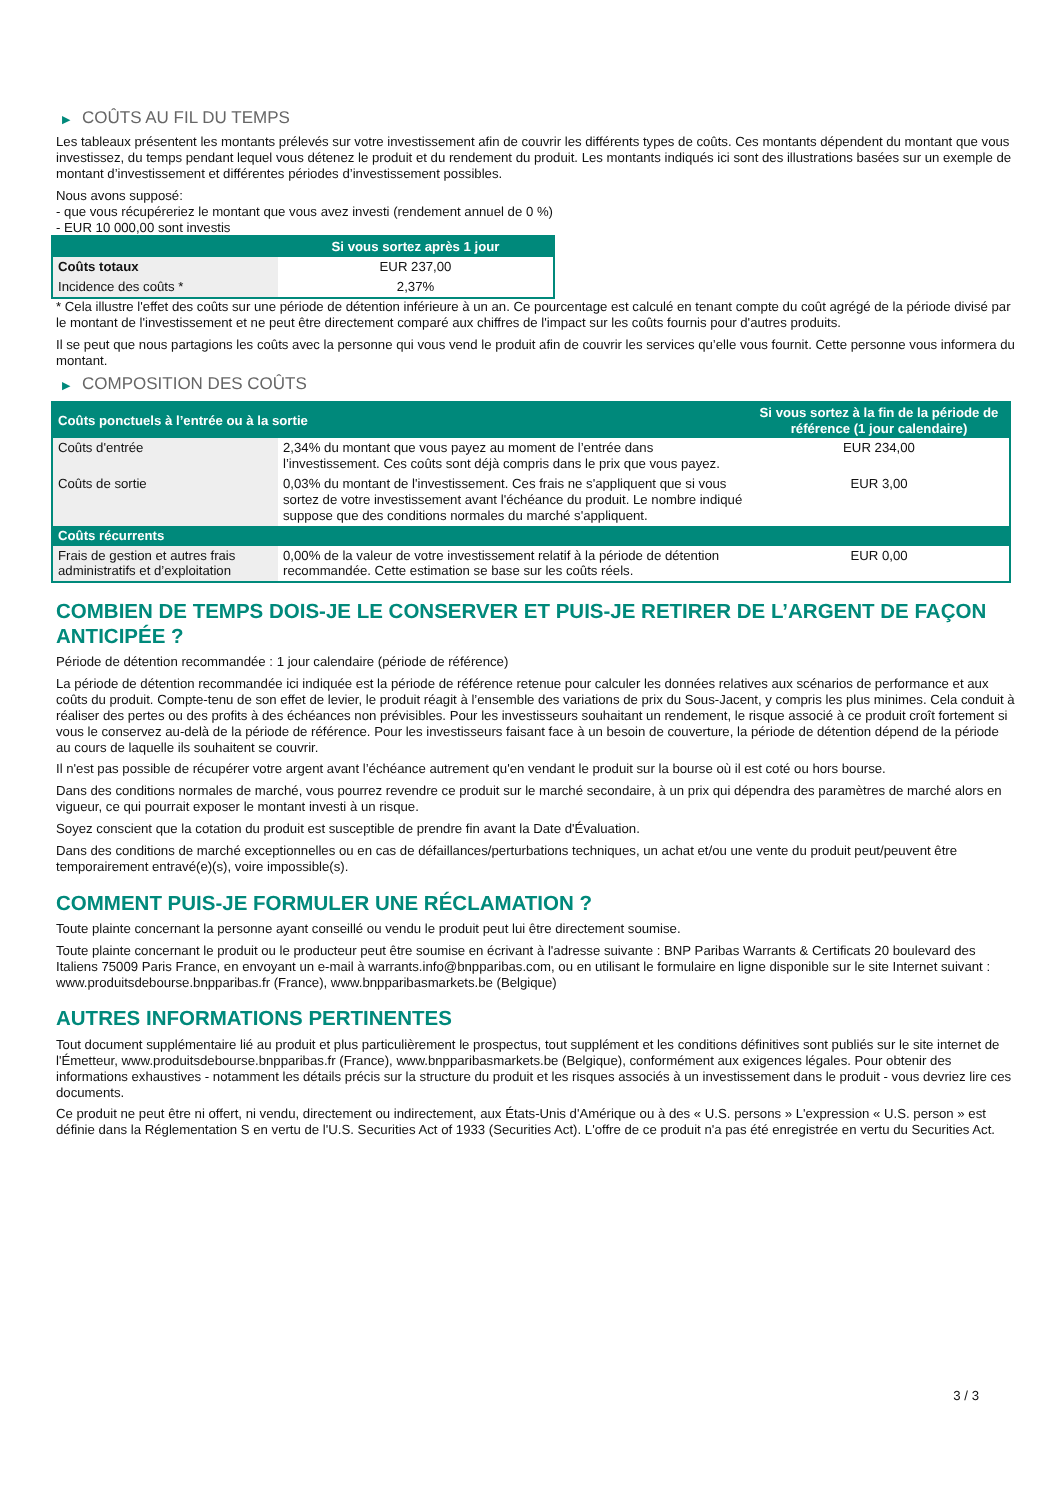▶ COÛTS AU FIL DU TEMPS
Les tableaux présentent les montants prélevés sur votre investissement afin de couvrir les différents types de coûts. Ces montants dépendent du montant que vous investissez, du temps pendant lequel vous détenez le produit et du rendement du produit. Les montants indiqués ici sont des illustrations basées sur un exemple de montant d’investissement et différentes périodes d’investissement possibles.
Nous avons supposé:
- que vous récupéreriez le montant que vous avez investi (rendement annuel de 0 %)
- EUR 10 000,00 sont investis
| | Si vous sortez après 1 jour |
| --- | --- |
| Coûts totaux | EUR 237,00 |
| Incidence des coûts * | 2,37% |
* Cela illustre l'effet des coûts sur une période de détention inférieure à un an. Ce pourcentage est calculé en tenant compte du coût agrégé de la période divisé par le montant de l'investissement et ne peut être directement comparé aux chiffres de l'impact sur les coûts fournis pour d'autres produits.
Il se peut que nous partagions les coûts avec la personne qui vous vend le produit afin de couvrir les services qu’elle vous fournit. Cette personne vous informera du montant.
▶ COMPOSITION DES COÛTS
| Coûts ponctuels à l’entrée ou à la sortie | | Si vous sortez à la fin de la période de référence (1 jour calendaire) |
| --- | --- | --- |
| Coûts d'entrée | 2,34% du montant que vous payez au moment de l’entrée dans l’investissement. Ces coûts sont déjà compris dans le prix que vous payez. | EUR 234,00 |
| Coûts de sortie | 0,03% du montant de l'investissement. Ces frais ne s'appliquent que si vous sortez de votre investissement avant l'échéance du produit. Le nombre indiqué suppose que des conditions normales du marché s'appliquent. | EUR 3,00 |
| Coûts récurrents | | |
| Frais de gestion et autres frais administratifs et d’exploitation | 0,00% de la valeur de votre investissement relatif à la période de détention recommandée. Cette estimation se base sur les coûts réels. | EUR 0,00 |
COMBIEN DE TEMPS DOIS-JE LE CONSERVER ET PUIS-JE RETIRER DE L’ARGENT DE FAÇON ANTICIPÉE ?
Période de détention recommandée : 1 jour calendaire (période de référence)
La période de détention recommandée ici indiquée est la période de référence retenue pour calculer les données relatives aux scénarios de performance et aux coûts du produit. Compte-tenu de son effet de levier, le produit réagit à l’ensemble des variations de prix du Sous-Jacent, y compris les plus minimes. Cela conduit à réaliser des pertes ou des profits à des échéances non prévisibles. Pour les investisseurs souhaitant un rendement, le risque associé à ce produit croît fortement si vous le conservez au-delà de la période de référence. Pour les investisseurs faisant face à un besoin de couverture, la période de détention dépend de la période au cours de laquelle ils souhaitent se couvrir.
Il n'est pas possible de récupérer votre argent avant l’échéance autrement qu'en vendant le produit sur la bourse où il est coté ou hors bourse.
Dans des conditions normales de marché, vous pourrez revendre ce produit sur le marché secondaire, à un prix qui dépendra des paramètres de marché alors en vigueur, ce qui pourrait exposer le montant investi à un risque.
Soyez conscient que la cotation du produit est susceptible de prendre fin avant la Date d'Évaluation.
Dans des conditions de marché exceptionnelles ou en cas de défaillances/perturbations techniques, un achat et/ou une vente du produit peut/peuvent être temporairement entravé(e)(s), voire impossible(s).
COMMENT PUIS-JE FORMULER UNE RÉCLAMATION ?
Toute plainte concernant la personne ayant conseillé ou vendu le produit peut lui être directement soumise.
Toute plainte concernant le produit ou le producteur peut être soumise en écrivant à l'adresse suivante : BNP Paribas Warrants & Certificats 20 boulevard des Italiens 75009 Paris France, en envoyant un e-mail à warrants.info@bnpparibas.com, ou en utilisant le formulaire en ligne disponible sur le site Internet suivant : www.produitsdebourse.bnpparibas.fr (France), www.bnpparibasmarkets.be (Belgique)
AUTRES INFORMATIONS PERTINENTES
Tout document supplémentaire lié au produit et plus particulièrement le prospectus, tout supplément et les conditions définitives sont publiés sur le site internet de l'Émetteur, www.produitsdebourse.bnpparibas.fr (France), www.bnpparibasmarkets.be (Belgique), conformément aux exigences légales. Pour obtenir des informations exhaustives - notamment les détails précis sur la structure du produit et les risques associés à un investissement dans le produit - vous devriez lire ces documents.
Ce produit ne peut être ni offert, ni vendu, directement ou indirectement, aux États-Unis d'Amérique ou à des « U.S. persons » L'expression « U.S. person » est définie dans la Réglementation S en vertu de l'U.S. Securities Act of 1933 (Securities Act). L'offre de ce produit n'a pas été enregistrée en vertu du Securities Act.
3 / 3